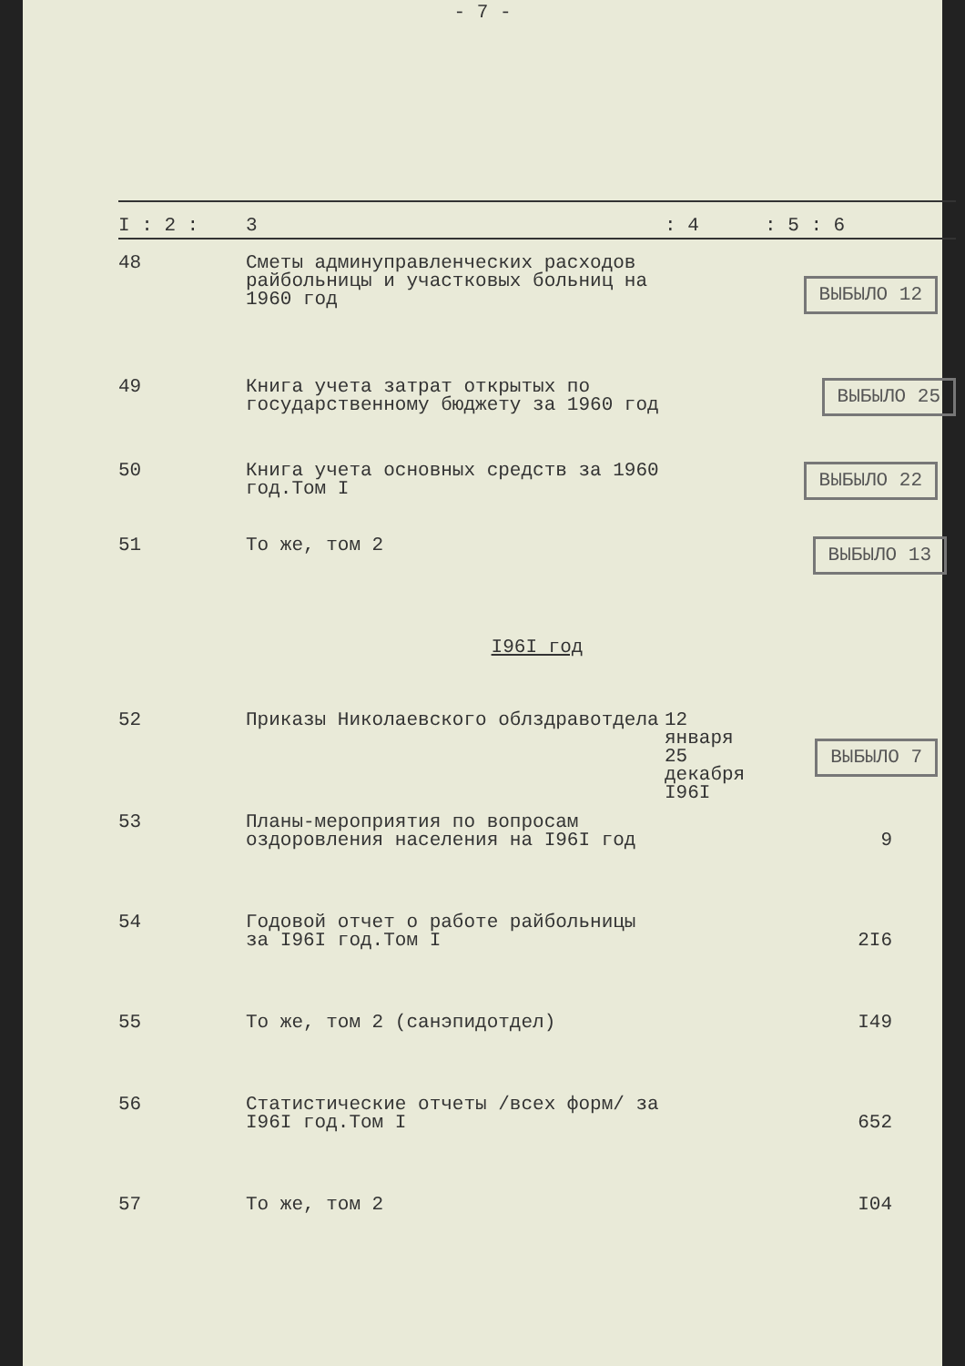- 7 -
| I : 2 : | 3 | : 4 | : 5 : 6 |
| --- | --- | --- | --- |
| 48 | Сметы админуправленческих расходов райбольницы и участковых больниц на 1960 год | | ВЫБЫЛО 12 |
| 49 | Книга учета затрат открытых по государственному бюджету за 1960 год | | ВЫБЫЛО 25 |
| 50 | Книга учета основных средств за 1960 год.Том I | | ВЫБЫЛО 22 |
| 51 | То же, том 2 | | ВЫБЫЛО 13 |
| I96I год | | | |
| 52 | Приказы Николаевского облздравотдела | 12 января 25 декабря I96I | ВЫБЫЛО 7 |
| 53 | Планы-мероприятия по вопросам оздоровления населения на I96I год | | 9 |
| 54 | Годовой отчет о работе райбольницы за I96I год.Том I | | 2I6 |
| 55 | То же, том 2 (санэпидотдел) | | I49 |
| 56 | Статистические отчеты /всех форм/ за I96I год.Том I | | 652 |
| 57 | То же, том 2 | | I04 |